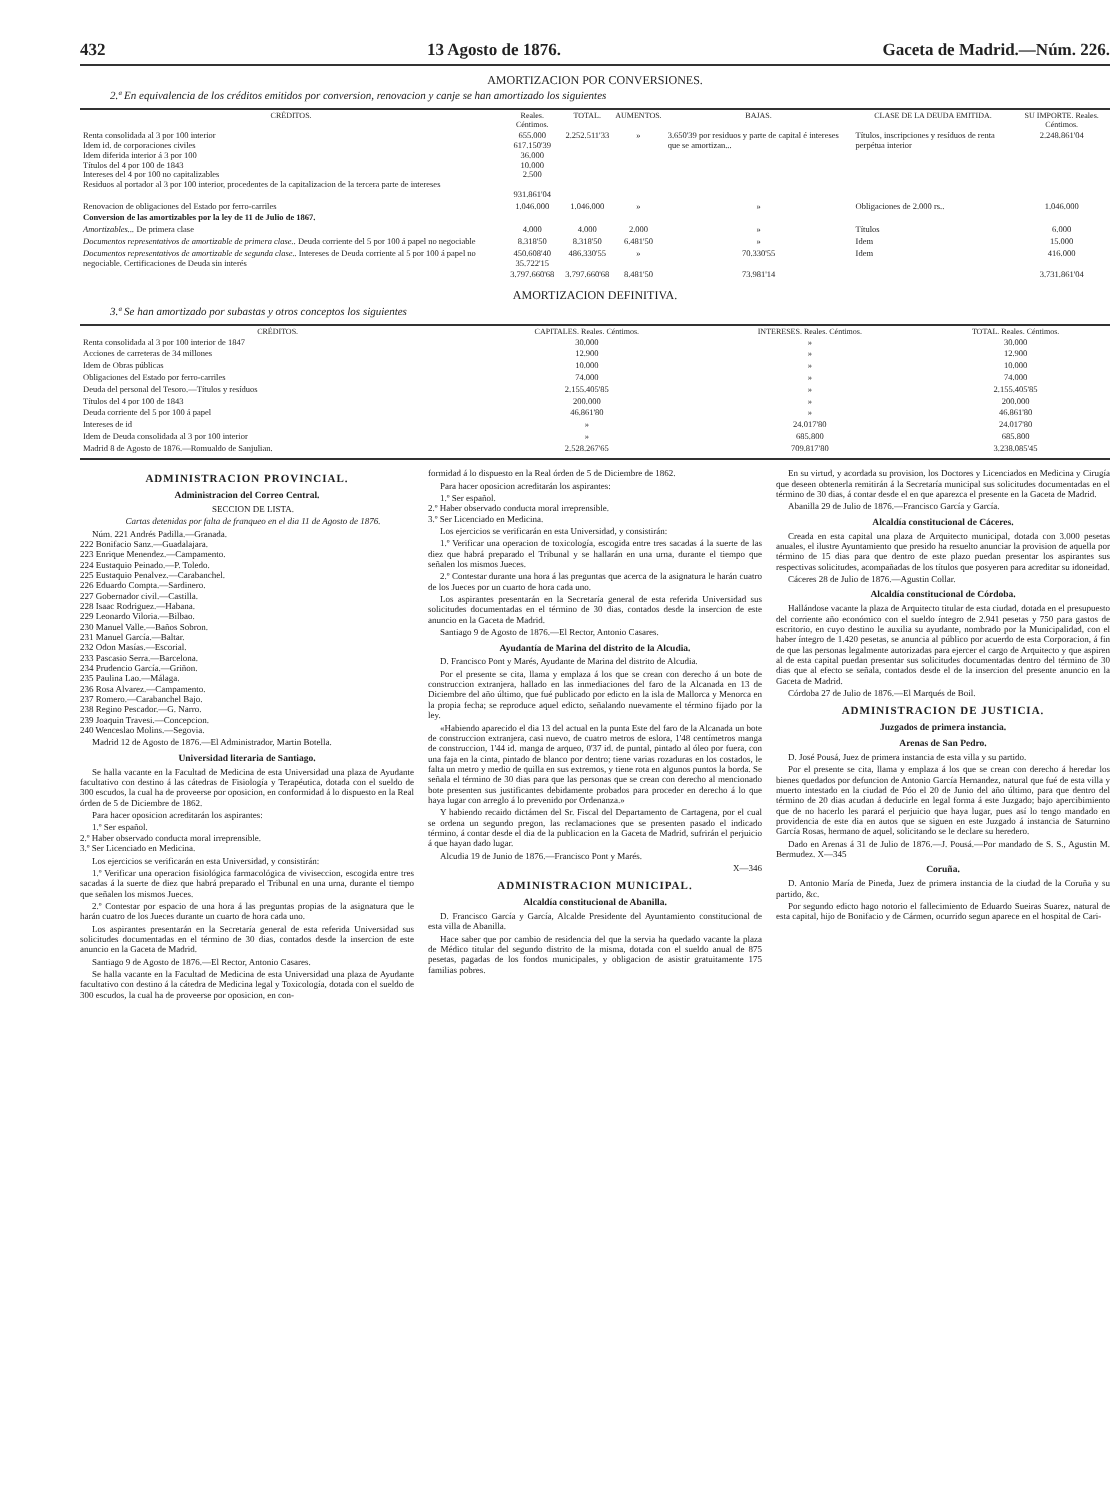432 13 Agosto de 1876. Gaceta de Madrid.—Núm. 226.
AMORTIZACION POR CONVERSIONES.
2.ª En equivalencia de los créditos emitidos por conversion, renovacion y canje se han amortizado los siguientes
| CRÉDITOS. | Reales. Céntimos. | TOTAL. | AUMENTOS. | BAJAS. | CLASE DE LA DEUDA EMITIDA. | SU IMPORTE. Reales. Céntimos. |
| --- | --- | --- | --- | --- | --- | --- |
| Renta consolidada al 3 por 100 interior Idem id. de corporaciones civiles Idem diferida interior á 3 por 100 Títulos del 4 por 100 de 1843 Intereses del 4 por 100 no capitalizables Residuos al portador al 3 por 100 interior, procedentes de la capitalizacion de la tercera parte de intereses | 655.000 617.150'39 36.000 10.000 2.500 931.861'04 | 2.252.511'33 | » | 3.650'39 por residuos y parte de capital é intereses que se amortizan... | Títulos, inscripciones y resíduos de renta perpétua interior | 2.248.861'04 |
| Renovacion de obligaciones del Estado por ferro-carriles | 1.046.000 | 1.046.000 | » | » | Obligaciones de 2.000 rs.. | 1.046.000 |
| Conversion de las amortizables por la ley de 11 de Julio de 1867. | | | | | | |
| Amortizables... De primera clase | 4.000 | 4.000 | 2.000 | » | Títulos | 6.000 |
| Documentos representativos de amortizable de primera clase.. Deuda corriente del 5 por 100 á papel no negociable | 8.318'50 | 8.318'50 | 6.481'50 | » | Idem | 15.000 |
| Documentos representativos de amortizable de segunda clase.. Intereses de Deuda corriente al 5 por 100 á papel no negociable. Certificaciones de Deuda sin interés | 450.608'40 35.722'15 | 486.330'55 | » | 70.330'55 | Idem | 416.000 |
| | 3.797.660'68 | 3.797.660'68 | 8.481'50 | 73.981'14 | | 3.731.861'04 |
AMORTIZACION DEFINITIVA.
3.ª Se han amortizado por subastas y otros conceptos los siguientes
| CRÉDITOS. | CAPITALES. Reales. Céntimos. | INTERESES. Reales. Céntimos. | TOTAL. Reales. Céntimos. |
| --- | --- | --- | --- |
| Renta consolidada al 3 por 100 interior de 1847 | 30.000 | » | 30.000 |
| Acciones de carreteras de 34 millones | 12.900 | » | 12.900 |
| Idem de Obras públicas | 10.000 | » | 10.000 |
| Obligaciones del Estado por ferro-carriles | 74.000 | » | 74.000 |
| Deuda del personal del Tesoro.—Títulos y resíduos | 2.155.405'85 | » | 2.155.405'85 |
| Títulos del 4 por 100 de 1843 | 200.000 | » | 200.000 |
| Deuda corriente del 5 por 100 á papel | 46.861'80 | » | 46.861'80 |
| Intereses de id | » | 24.017'80 | 24.017'80 |
| Idem de Deuda consolidada al 3 por 100 interior | » | 685.800 | 685.800 |
| Madrid 8 de Agosto de 1876.—Romualdo de Sanjulian. | 2.528.267'65 | 709.817'80 | 3.238.085'45 |
ADMINISTRACION PROVINCIAL.
Administracion del Correo Central.
SECCION DE LISTA.
Cartas detenidas por falta de franqueo en el dia 11 de Agosto de 1876.
Núm. 221 Andrés Padilla.—Granada.
222 Bonifacio Sanz.—Guadalajara.
223 Enrique Menendez.—Campamento.
224 Eustaquio Peinado.—P. Toledo.
225 Eustaquio Penalvez.—Carabanchel.
226 Eduardo Compta.—Sardinero.
227 Gobernador civil.—Castilla.
228 Isaac Rodriguez.—Habana.
229 Leonardo Viloria.—Bilbao.
230 Manuel Valle.—Baños Sobron.
231 Manuel García.—Baltar.
232 Odon Masías.—Escorial.
233 Pascasio Serra.—Barcelona.
234 Prudencio García.—Griñon.
235 Paulina Lao.—Málaga.
236 Rosa Alvarez.—Campamento.
237 Romero.—Carabanchel Bajo.
238 Regino Pescador.—G. Narro.
239 Joaquin Travesi.—Concepcion.
240 Wenceslao Molins.—Segovia.
Madrid 12 de Agosto de 1876.—El Administrador, Martin Botella.
Universidad literaria de Santiago.
Se halla vacante en la Facultad de Medicina de esta Universidad una plaza de Ayudante facultativo con destino á las cátedras de Fisiología y Terapéutica, dotada con el sueldo de 300 escudos, la cual ha de proveerse por oposicion, en conformidad á lo dispuesto en la Real órden de 5 de Diciembre de 1862.
Para hacer oposicion acreditarán los aspirantes:
1.º Ser español.
2.º Haber observado conducta moral irreprensible.
3.º Ser Licenciado en Medicina.
Los ejercicios se verificarán en esta Universidad, y consistirán:
1.º Verificar una operacion fisiológica farmacológica de viviseccion, escogida entre tres sacadas á la suerte de diez que habrá preparado el Tribunal en una urna, durante el tiempo que señalen los mismos Jueces.
2.º Contestar por espacio de una hora á las preguntas propias de la asignatura que le harán cuatro de los Jueces durante un cuarto de hora cada uno.
Los aspirantes presentarán en la Secretaría general de esta referida Universidad sus solicitudes documentadas en el término de 30 dias, contados desde la insercion de este anuncio en la Gaceta de Madrid.
Santiago 9 de Agosto de 1876.—El Rector, Antonio Casares.
Se halla vacante en la Facultad de Medicina de esta Universidad una plaza de Ayudante facultativo con destino á la cátedra de Medicina legal y Toxicología, dotada con el sueldo de 300 escudos, la cual ha de proveerse por oposicion, en con-
formidad á lo dispuesto en la Real órden de 5 de Diciembre de 1862.
Para hacer oposicion acreditarán los aspirantes:
1.º Ser español.
2.º Haber observado conducta moral irreprensible.
3.º Ser Licenciado en Medicina.
Los ejercicios se verificarán en esta Universidad, y consistirán:
1.º Verificar una operacion de toxicología, escogida entre tres sacadas á la suerte de las diez que habrá preparado el Tribunal y se hallarán en una urna, durante el tiempo que señalen los mismos Jueces.
2.º Contestar durante una hora á las preguntas que acerca de la asignatura le harán cuatro de los Jueces por un cuarto de hora cada uno.
Los aspirantes presentarán en la Secretaría general de esta referida Universidad sus solicitudes documentadas en el término de 30 dias, contados desde la insercion de este anuncio en la Gaceta de Madrid.
Santiago 9 de Agosto de 1876.—El Rector, Antonio Casares.
Ayudantía de Marina del distrito de la Alcudia.
D. Francisco Pont y Marés, Ayudante de Marina del distrito de Alcudia.
Por el presente se cita, llama y emplaza á los que se crean con derecho á un bote de construccion extranjera, hallado en las inmediaciones del faro de la Alcanada en 13 de Diciembre del año último, que fué publicado por edicto en la isla de Mallorca y Menorca en la propia fecha; se reproduce aquel edicto, señalando nuevamente el término fijado por la ley.
«Habiendo aparecido el dia 13 del actual en la punta Este del faro de la Alcanada un bote de construccion extranjera, casi nuevo, de cuatro metros de eslora, 1'48 centímetros manga de construccion, 1'44 id. manga de arqueo, 0'37 id. de puntal, pintado al óleo por fuera, con una faja en la cinta, pintado de blanco por dentro; tiene varias rozaduras en los costados, le falta un metro y medio de quilla en sus extremos, y tiene rota en algunos puntos la borda. Se señala el término de 30 dias para que las personas que se crean con derecho al mencionado bote presenten sus justificantes debidamente probados para proceder en derecho á lo que haya lugar con arreglo á lo prevenido por Ordenanza.»
Y habiendo recaido dictámen del Sr. Fiscal del Departamento de Cartagena, por el cual se ordena un segundo pregon, las reclamaciones que se presenten pasado el indicado término, á contar desde el dia de la publicacion en la Gaceta de Madrid, sufrirán el perjuicio á que hayan dado lugar.
Alcudia 19 de Junio de 1876.—Francisco Pont y Marés.
X—346
ADMINISTRACION MUNICIPAL.
Alcaldía constitucional de Abanilla.
D. Francisco García y García, Alcalde Presidente del Ayuntamiento constitucional de esta villa de Abanilla.
Hace saber que por cambio de residencia del que la servia ha quedado vacante la plaza de Médico titular del segundo distrito de la misma, dotada con el sueldo anual de 875 pesetas, pagadas de los fondos municipales, y obligacion de asistir gratuitamente 175 familias pobres.
En su virtud, y acordada su provision, los Doctores y Licenciados en Medicina y Cirugía que deseen obtenerla remitirán á la Secretaría municipal sus solicitudes documentadas en el término de 30 dias, á contar desde el en que aparezca el presente en la Gaceta de Madrid.
Abanilla 29 de Julio de 1876.—Francisco García y García.
Alcaldía constitucional de Cáceres.
Creada en esta capital una plaza de Arquitecto municipal, dotada con 3.000 pesetas anuales, el ilustre Ayuntamiento que presido ha resuelto anunciar la provision de aquella por término de 15 dias para que dentro de este plazo puedan presentar los aspirantes sus respectivas solicitudes, acompañadas de los títulos que posyeren para acreditar su idoneidad.
Cáceres 28 de Julio de 1876.—Agustin Collar.
Alcaldía constitucional de Córdoba.
Hallándose vacante la plaza de Arquitecto titular de esta ciudad, dotada en el presupuesto del corriente año económico con el sueldo íntegro de 2.941 pesetas y 750 para gastos de escritorio, en cuyo destino le auxilia su ayudante, nombrado por la Municipalidad, con el haber íntegro de 1.420 pesetas, se anuncia al público por acuerdo de esta Corporacion, á fin de que las personas legalmente autorizadas para ejercer el cargo de Arquitecto y que aspiren al de esta capital puedan presentar sus solicitudes documentadas dentro del término de 30 dias que al efecto se señala, contados desde el de la insercion del presente anuncio en la Gaceta de Madrid.
Córdoba 27 de Julio de 1876.—El Marqués de Boil.
ADMINISTRACION DE JUSTICIA.
Juzgados de primera instancia.
Arenas de San Pedro.
D. José Pousá, Juez de primera instancia de esta villa y su partido.
Por el presente se cita, llama y emplaza á los que se crean con derecho á heredar los bienes quedados por defuncion de Antonio García Hernandez, natural que fué de esta villa y muerto intestado en la ciudad de Póo el 20 de Junio del año último, para que dentro del término de 20 dias acudan á deducirle en legal forma á este Juzgado; bajo apercibimiento que de no hacerlo les parará el perjuicio que haya lugar, pues así lo tengo mandado en providencia de este dia en autos que se siguen en este Juzgado á instancia de Saturnino García Rosas, hermano de aquel, solicitando se le declare su heredero.
Dado en Arenas á 31 de Julio de 1876.—J. Pousá.—Por mandado de S. S., Agustin M. Bermudez. X—345
Coruña.
D. Antonio María de Pineda, Juez de primera instancia de la ciudad de la Coruña y su partido, &c.
Por segundo edicto hago notorio el fallecimiento de Eduardo Sueiras Suarez, natural de esta capital, hijo de Bonifacio y de Cármen, ocurrido segun aparece en el hospital de Cari-